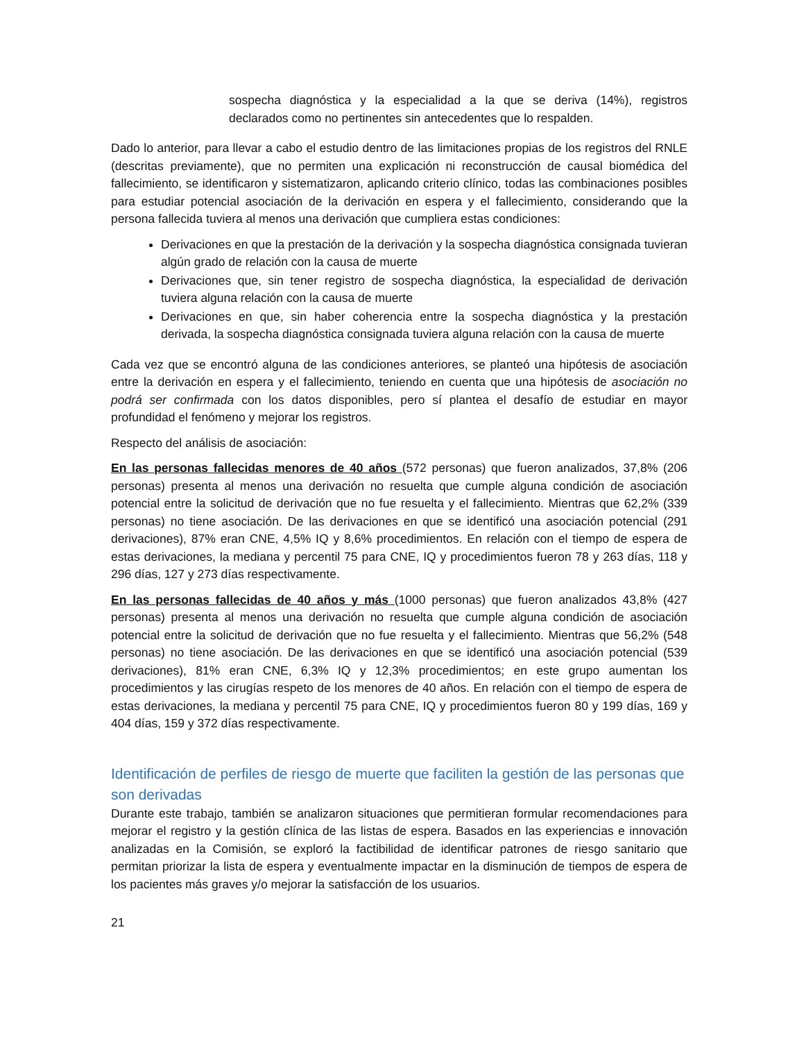sospecha diagnóstica y la especialidad a la que se deriva (14%), registros declarados como no pertinentes sin antecedentes que lo respalden.
Dado lo anterior, para llevar a cabo el estudio dentro de las limitaciones propias de los registros del RNLE (descritas previamente), que no permiten una explicación ni reconstrucción de causal biomédica del fallecimiento, se identificaron y sistematizaron, aplicando criterio clínico, todas las combinaciones posibles para estudiar potencial asociación de la derivación en espera y el fallecimiento, considerando que la persona fallecida tuviera al menos una derivación que cumpliera estas condiciones:
Derivaciones en que la prestación de la derivación y la sospecha diagnóstica consignada tuvieran algún grado de relación con la causa de muerte
Derivaciones que, sin tener registro de sospecha diagnóstica, la especialidad de derivación tuviera alguna relación con la causa de muerte
Derivaciones en que, sin haber coherencia entre la sospecha diagnóstica y la prestación derivada, la sospecha diagnóstica consignada tuviera alguna relación con la causa de muerte
Cada vez que se encontró alguna de las condiciones anteriores, se planteó una hipótesis de asociación entre la derivación en espera y el fallecimiento, teniendo en cuenta que una hipótesis de asociación no podrá ser confirmada con los datos disponibles, pero sí plantea el desafío de estudiar en mayor profundidad el fenómeno y mejorar los registros.
Respecto del análisis de asociación:
En las personas fallecidas menores de 40 años (572 personas) que fueron analizados, 37,8% (206 personas) presenta al menos una derivación no resuelta que cumple alguna condición de asociación potencial entre la solicitud de derivación que no fue resuelta y el fallecimiento. Mientras que 62,2% (339 personas) no tiene asociación. De las derivaciones en que se identificó una asociación potencial (291 derivaciones), 87% eran CNE, 4,5% IQ y 8,6% procedimientos. En relación con el tiempo de espera de estas derivaciones, la mediana y percentil 75 para CNE, IQ y procedimientos fueron 78 y 263 días, 118 y 296 días, 127 y 273 días respectivamente.
En las personas fallecidas de 40 años y más (1000 personas) que fueron analizados 43,8% (427 personas) presenta al menos una derivación no resuelta que cumple alguna condición de asociación potencial entre la solicitud de derivación que no fue resuelta y el fallecimiento. Mientras que 56,2% (548 personas) no tiene asociación. De las derivaciones en que se identificó una asociación potencial (539 derivaciones), 81% eran CNE, 6,3% IQ y 12,3% procedimientos; en este grupo aumentan los procedimientos y las cirugías respeto de los menores de 40 años. En relación con el tiempo de espera de estas derivaciones, la mediana y percentil 75 para CNE, IQ y procedimientos fueron 80 y 199 días, 169 y 404 días, 159 y 372 días respectivamente.
Identificación de perfiles de riesgo de muerte que faciliten la gestión de las personas que son derivadas
Durante este trabajo, también se analizaron situaciones que permitieran formular recomendaciones para mejorar el registro y la gestión clínica de las listas de espera. Basados en las experiencias e innovación analizadas en la Comisión, se exploró la factibilidad de identificar patrones de riesgo sanitario que permitan priorizar la lista de espera y eventualmente impactar en la disminución de tiempos de espera de los pacientes más graves y/o mejorar la satisfacción de los usuarios.
21